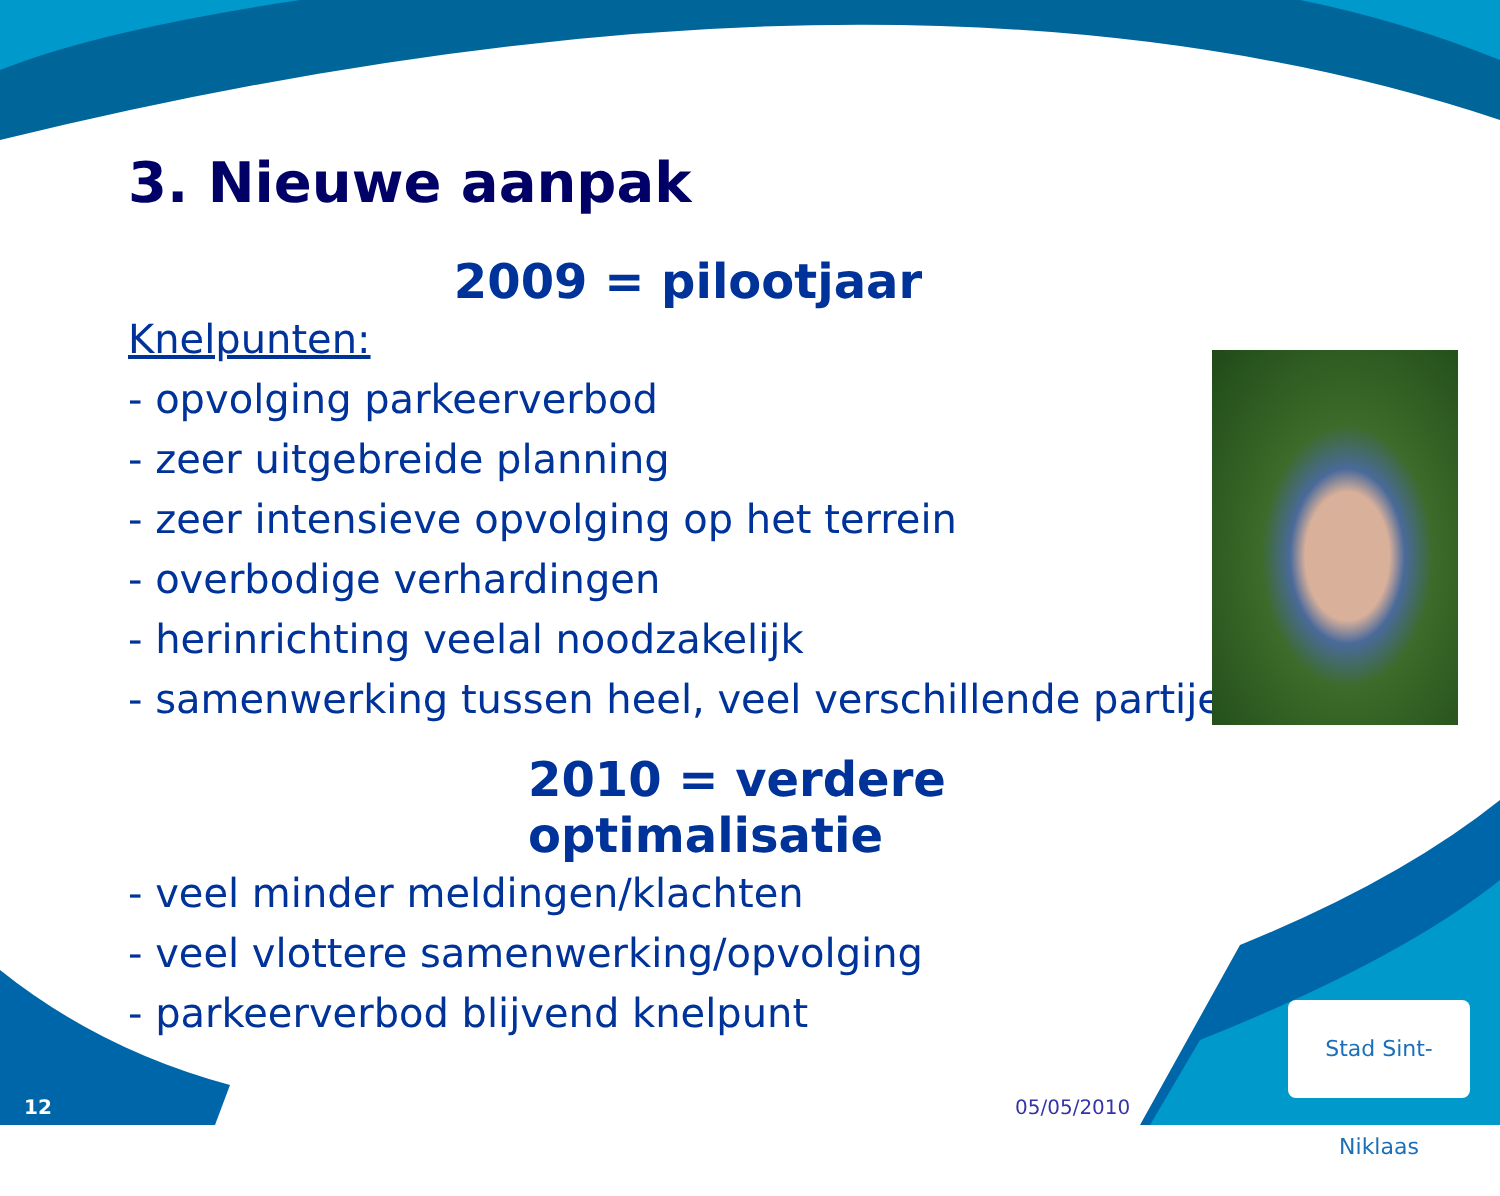3. Nieuwe aanpak
2009 = pilootjaar
Knelpunten:
- opvolging parkeerverbod
- zeer uitgebreide planning
- zeer intensieve opvolging op het terrein
- overbodige verhardingen
- herinrichting veelal noodzakelijk
- samenwerking tussen heel, veel verschillende partijen
2010 = verdere optimalisatie
- veel minder meldingen/klachten
- veel vlottere samenwerking/opvolging
- parkeerverbod blijvend knelpunt
Stad Sint-Niklaas
12 05/05/2010